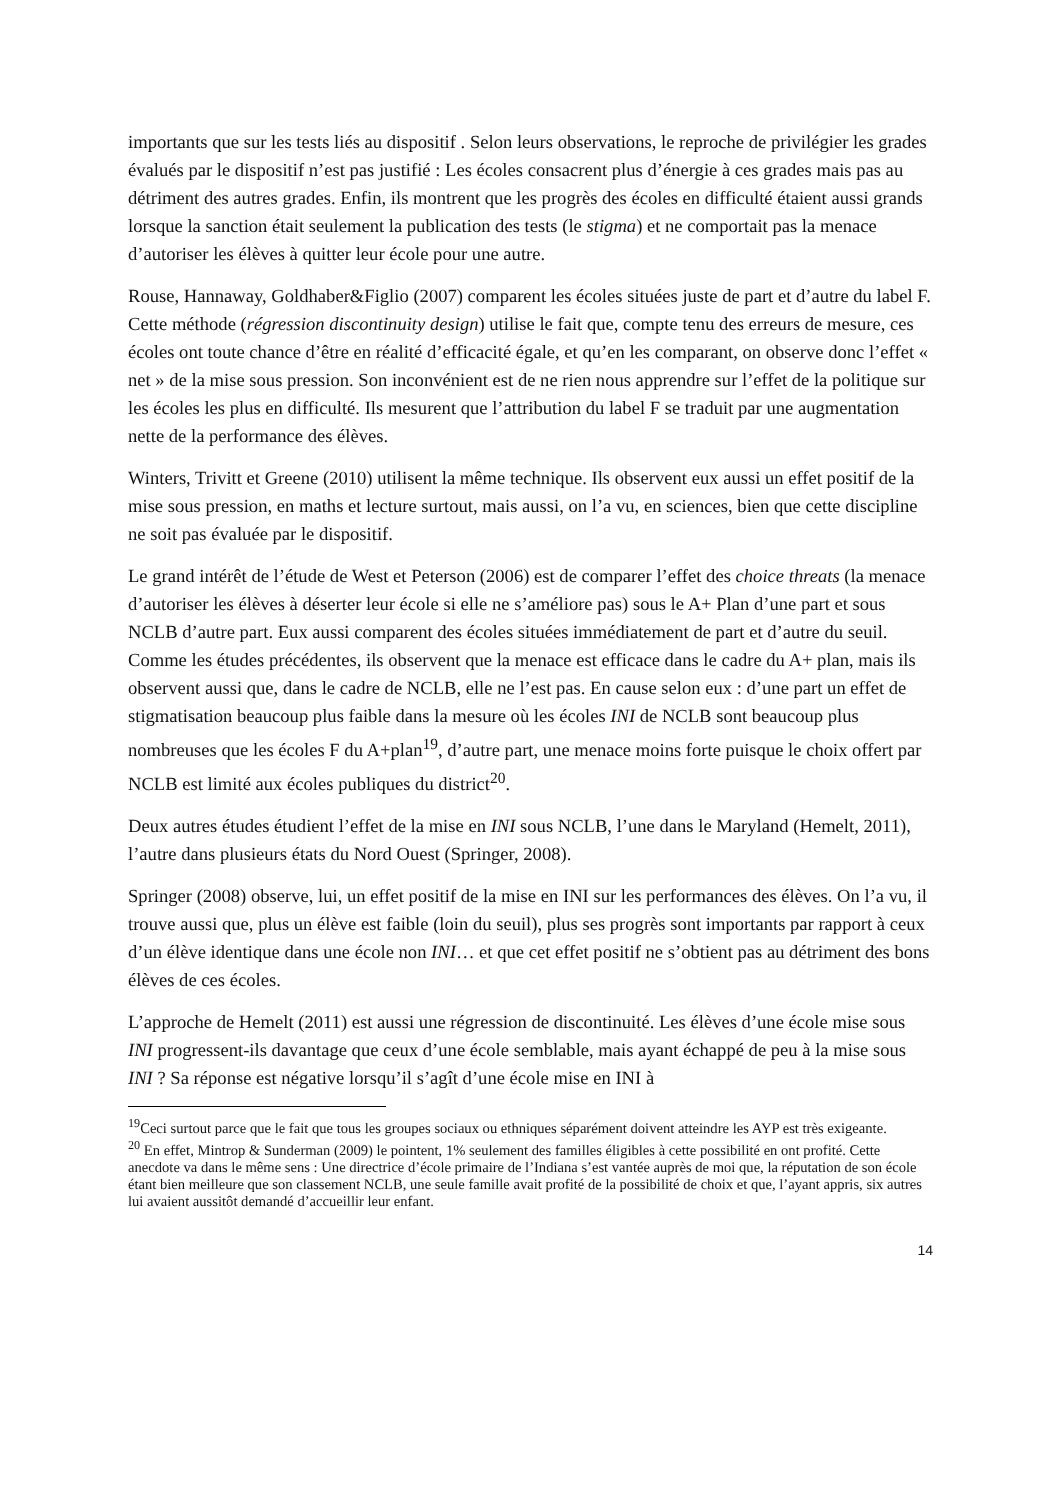importants que sur les tests liés au dispositif . Selon leurs observations, le reproche de privilégier les grades évalués par le dispositif n’est pas justifié : Les écoles consacrent plus d’énergie à ces grades mais pas au détriment des autres grades. Enfin, ils montrent que les progrès des écoles en difficulté étaient aussi grands lorsque la sanction était seulement la publication des tests (le stigma) et ne comportait pas la menace d’autoriser les élèves à quitter leur école pour une autre.
Rouse, Hannaway, Goldhaber&Figlio (2007) comparent les écoles situées juste de part et d’autre du label F. Cette méthode (régression discontinuity design) utilise le fait que, compte tenu des erreurs de mesure, ces écoles ont toute chance d’être en réalité d’efficacité égale, et qu’en les comparant, on observe donc l’effet « net » de la mise sous pression. Son inconvénient est de ne rien nous apprendre sur l’effet de la politique sur les écoles les plus en difficulté. Ils mesurent que l’attribution du label F se traduit par une augmentation nette de la performance des élèves.
Winters, Trivitt et Greene (2010) utilisent la même technique. Ils observent eux aussi un effet positif de la mise sous pression, en maths et lecture surtout, mais aussi, on l’a vu, en sciences, bien que cette discipline ne soit pas évaluée par le dispositif.
Le grand intérêt de l’étude de West et Peterson (2006) est de comparer l’effet des choice threats (la menace d’autoriser les élèves à déserter leur école si elle ne s’améliore pas) sous le A+ Plan d’une part et sous NCLB d’autre part. Eux aussi comparent des écoles situées immédiatement de part et d’autre du seuil. Comme les études précédentes, ils observent que la menace est efficace dans le cadre du A+ plan, mais ils observent aussi que, dans le cadre de NCLB, elle ne l’est pas. En cause selon eux : d’une part un effet de stigmatisation beaucoup plus faible dans la mesure où les écoles INI de NCLB sont beaucoup plus nombreuses que les écoles F du A+plan<sup>19</sup>, d’autre part, une menace moins forte puisque le choix offert par NCLB est limité aux écoles publiques du district<sup>20</sup>.
Deux autres études étudient l’effet de la mise en INI sous NCLB, l’une dans le Maryland (Hemelt, 2011), l’autre dans plusieurs états du Nord Ouest (Springer, 2008).
Springer (2008) observe, lui, un effet positif de la mise en INI sur les performances des élèves. On l’a vu, il trouve aussi que, plus un élève est faible (loin du seuil), plus ses progrès sont importants par rapport à ceux d’un élève identique dans une école non INI… et que cet effet positif ne s’obtient pas au détriment des bons élèves de ces écoles.
L’approche de Hemelt (2011) est aussi une régression de discontinuité. Les élèves d’une école mise sous INI progressent-ils davantage que ceux d’une école semblable, mais ayant échappé de peu à la mise sous INI ? Sa réponse est négative lorsqu’il s’agît d’une école mise en INI à
<sup>19</sup> Ceci surtout parce que le fait que tous les groupes sociaux ou ethniques séparément doivent atteindre les AYP est très exigeante.
<sup>20</sup> En effet, Mintrop & Sunderman (2009) le pointent, 1% seulement des familles éligibles à cette possibilité en ont profité. Cette anecdote va dans le même sens : Une directrice d’école primaire de l’Indiana s’est vantée auprès de moi que, la réputation de son école étant bien meilleure que son classement NCLB, une seule famille avait profité de la possibilité de choix et que, l’ayant appris, six autres lui avaient aussitôt demandé d’accueillir leur enfant.
14